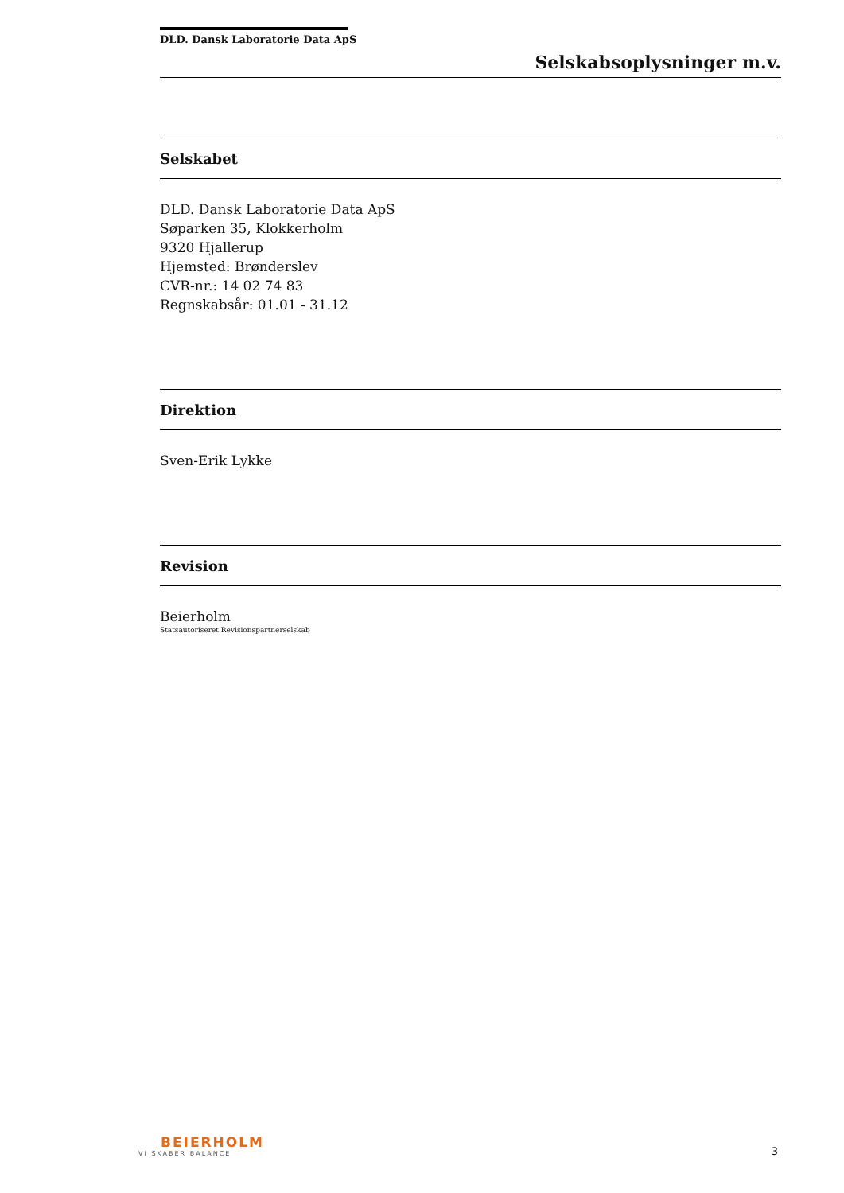DLD. Dansk Laboratorie Data ApS
Selskabsoplysninger m.v.
Selskabet
DLD. Dansk Laboratorie Data ApS
Søparken 35, Klokkerholm
9320 Hjallerup
Hjemsted: Brønderslev
CVR-nr.: 14 02 74 83
Regnskabsår: 01.01 - 31.12
Direktion
Sven-Erik Lykke
Revision
Beierholm
Statsautoriseret Revisionspartnerselskab
BEIERHOLM
VI SKABER BALANCE
3